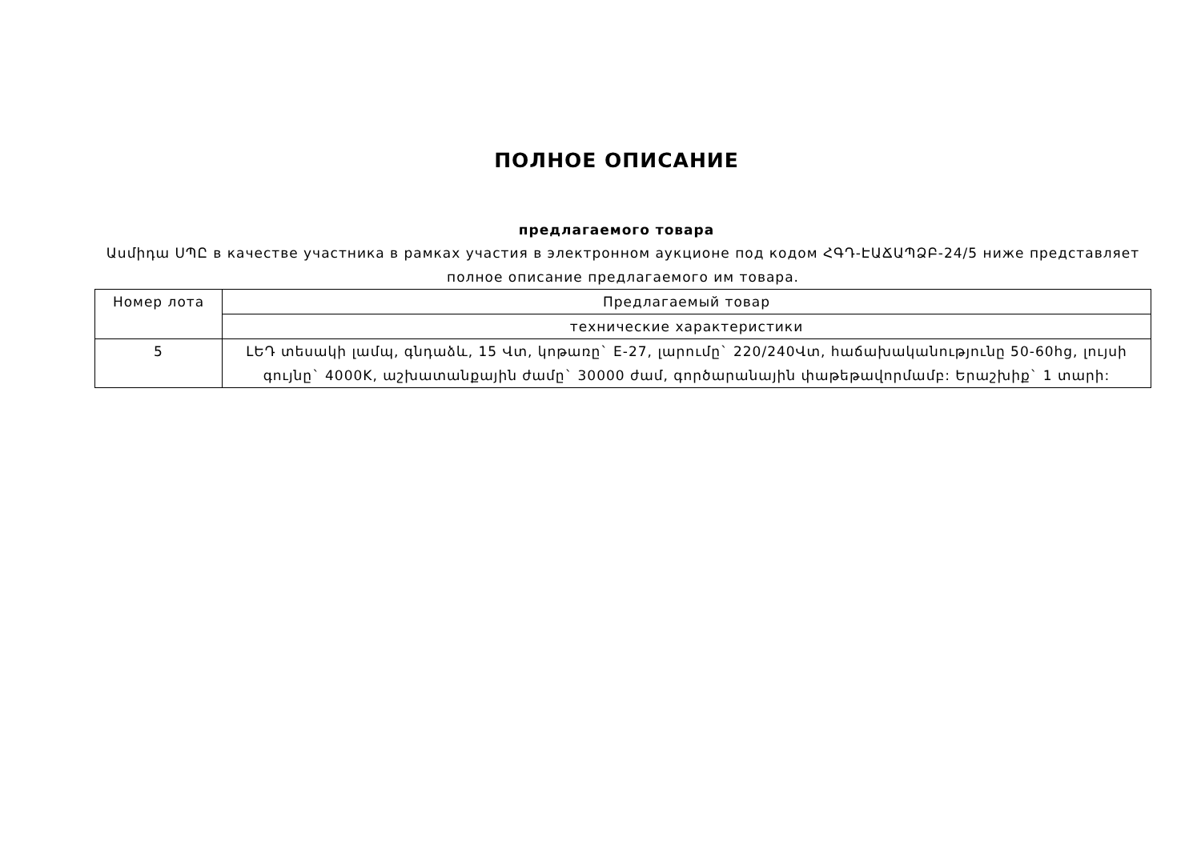ПОЛНОЕ ОПИСАНИЕ
предлагаемого товара
Ասմիդա ՍՊԸ в качестве участника в рамках участия в электронном аукционе под кодом ՀԳԴ-ԷԱՃԱՊՁԲ-24/5 ниже представляет полное описание предлагаемого им товара.
| Номер лота | Предлагаемый товар |
| --- | --- |
| | технические характеристики |
| 5 | ԼԵԴ տեսակի լամպ, գնդաձև, 15 Վտ, կոթառը` E-27, լարումը` 220/240Վտ, հաճախականությունը 50-60hg, լույսի գույնը` 4000K, աշխատանքային ժամը` 30000 ժամ, գործարանային փաթեթավորմամբ: Երաշխիք` 1 տարի: |